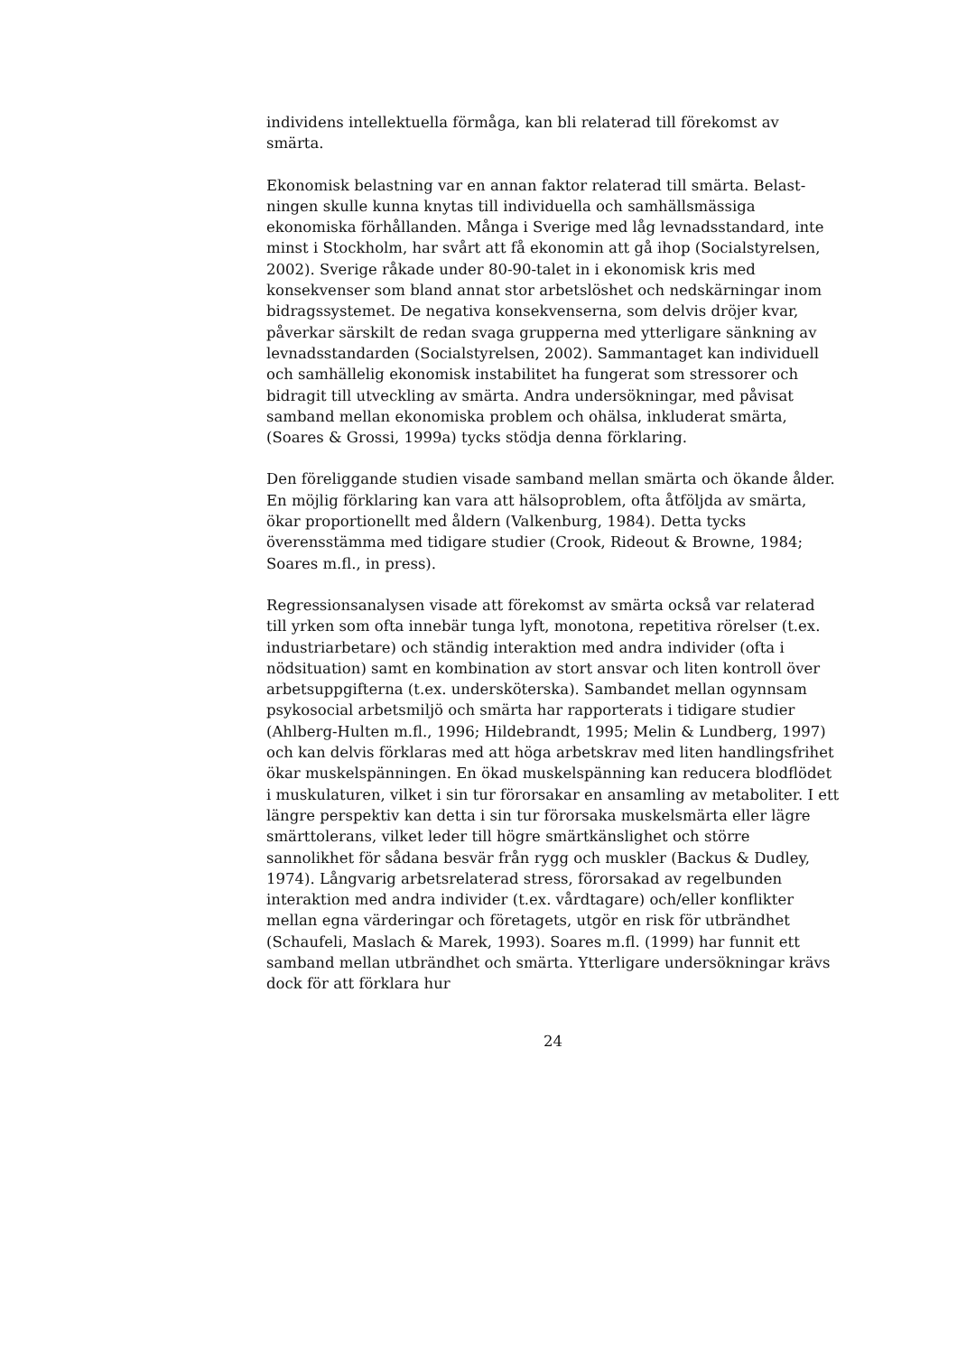individens intellektuella förmåga, kan bli relaterad till förekomst av smärta.
Ekonomisk belastning var en annan faktor relaterad till smärta. Belast­ningen skulle kunna knytas till individuella och samhällsmässiga ekonomiska förhållanden. Många i Sverige med låg levnadsstandard, inte minst i Stockholm, har svårt att få ekonomin att gå ihop (Socialstyrelsen, 2002). Sverige råkade under 80-90-talet in i ekonomisk kris med konsekvenser som bland annat stor arbetslöshet och nedskär­ningar inom bidragssystemet. De negativa konsekvenserna, som delvis dröjer kvar, påverkar särskilt de redan svaga grupperna med ytterligare sänkning av levnadsstandarden (Socialstyrelsen, 2002). Sammantaget kan individuell och samhällelig ekonomisk instabilitet ha fungerat som stressorer och bidragit till utveckling av smärta. Andra undersökningar, med påvisat samband mellan ekonomiska problem och ohälsa, inklude­rat smärta, (Soares & Grossi, 1999a) tycks stödja denna förklaring.
Den föreliggande studien visade samband mellan smärta och ökande ålder. En möjlig förklaring kan vara att hälsoproblem, ofta åtföljda av smärta, ökar proportionellt med åldern (Valkenburg, 1984). Detta tycks överensstämma med tidigare studier (Crook, Rideout & Browne, 1984; Soares m.fl., in press).
Regressionsanalysen visade att förekomst av smärta också var relaterad till yrken som ofta innebär tunga lyft, monotona, repetitiva rörelser (t.ex. industriarbetare) och ständig interaktion med andra individer (ofta i nödsituation) samt en kombination av stort ansvar och liten kontroll över arbetsuppgifterna (t.ex. undersköterska). Sambandet mellan ogynnsam psykosocial arbetsmiljö och smärta har rapporterats i tidigare studier (Ahlberg-Hulten m.fl., 1996; Hildebrandt, 1995; Melin & Lundberg, 1997) och kan delvis förklaras med att höga arbetskrav med liten handlingsfrihet ökar muskelspänningen. En ökad muskelspänning kan reducera blodflödet i muskulaturen, vilket i sin tur förorsakar en ansamling av metaboliter. I ett längre perspektiv kan detta i sin tur förorsaka muskelsmärta eller lägre smärttolerans, vilket leder till högre smärtkänslighet och större sannolikhet för sådana besvär från rygg och muskler (Backus & Dudley, 1974). Långvarig arbetsrelaterad stress, förorsakad av regelbunden interaktion med andra individer (t.ex. vårdtagare) och/eller konflikter mellan egna värderingar och före­tagets, utgör en risk för utbrändhet (Schaufeli, Maslach & Marek, 1993). Soares m.fl. (1999) har funnit ett samband mellan utbrändhet och smärta. Ytterligare undersökningar krävs dock för att förklara hur
24